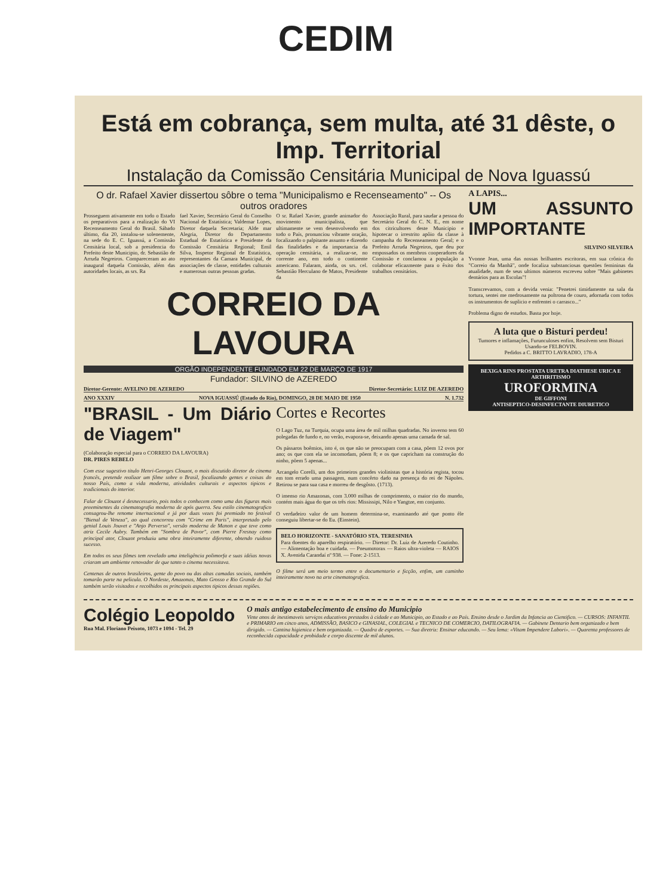CEDIM
Está em cobrança, sem multa, até 31 dêste, o Imp. Territorial
Instalação da Comissão Censitária Municipal de Nova Iguassú
O dr. Rafael Xavier dissertou sôbre o tema "Municipalismo e Recenseamento" -- Os outros oradores
Prosseguem ativamente em todo o Estado os preparativos para a realização do VI Recenseamento Geral do Brasil. Sábado último, dia 20, instalou-se solenemente, na sede do E. C. Iguassú, a Comissão Censitária local, sob a presidencia do Prefeito deste Municipio, dr. Sebastião de Arruda Negreiros. Compareceram ao ato inaugural daquela Comissão, além das autoridades locais, as srs. Ra
fael Xavier, Secretário Geral do Conselho Nacional de Estatística; Valdemar Lopes, Diretor daquela Secretaria; Alde mar Alegria, Diretor do Departamento Estadual de Estatística e Presidente da Comissão Censitária Regional; Emil Silva, Inspetor Regional de Estatística, representantes da Camara Municipal, de associações de classe, entidades culturais e numerosas outras pessoas gradas.
O sr. Rafael Xavier, grande animador do movimento municipalista, que ultimamente se vem desenvolvendo em todo o País, pronunciou vibrante oração, focalizando o palpitante assunto e dizendo das finalidades e da importancia da operação censitária, a realizar-se, no corrente ano, em todo o continente americano. Falaram, ainda, os srs. cel. Sebastião Herculano de Matos, Presidente da
Associação Rural, para saudar a pessoa do Secretário Geral do C. N. E., em nome dos citricultores deste Municipio e hipotecar o irrestrito apôio da classe à campanha do Recenseamento Geral; e o Prefeito Arruda Negreiros, que deu por empossados os membros cooperadores da Comissão e conclamou a população a colaborar eficazmente para o êxito dos trabalhos censitários.
CORREIO DA LAVOURA
ORGÃO INDEPENDENTE FUNDADO EM 22 DE MARÇO DE 1917
Fundador: SILVINO de AZEREDO
Diretor-Gerente: AVELINO DE AZEREDO Diretor-Secretário: LUIZ DE AZEREDO
ANO XXXIV NOVA IGUASSÚ (Estado do Rio), DOMINGO, 28 DE MAIO DE 1950 N. 1.732
"BRASIL - Um Diário de Viagem"
(Colaboração especial para o CORREIO DA LAVOURA)
DR. PIRES REBELO
Com esse sugestivo titulo Henri-Georges Clouzot, o mais discutido diretor de cinema francês, pretende realizar um filme sobre o Brasil, focalizando gentes e coisas do nosso País, como a vida moderna, atividades culturais e aspectos tipicos e tradicionais do interior.
Falar de Clouzot é desnecessario, pois todos o conhecem como uma das figuras mais preeminentes da cinematografia moderna de após guerra. Seu estilo cinematografico consagrou-lhe renome internacional e já por duas vezes foi premiado no festival "Bienal de Veneza", ao qual concorreu com "Crime em Paris", interpretado pelo genial Louis Jouvet e "Anjo Perverso", versão moderna de Manon e que teve como atriz Cecile Aubry. Também em "Sombra de Pavor", com Pierre Fresnay como principal ator, Clouzot produziu uma obra inteiramente diferente, obtendo ruidoso sucesso.
Em todos os seus filmes tem revelado uma inteligência polimorfa e suas idéias novas criaram um ambiente renovador de que tanto o cinema necessitava.
Centenas de outros brasileiros, gente do povo ou das altas camadas sociais, também tomarão parte na pelicula. O Nordeste, Amazonas, Mato Grosso e Rio Grande do Sul também serão visitados e recolhidos os principais aspectos tipicos dessas regiões.
Cortes e Recortes
O Lago Tuz, na Turquia, ocupa uma área de mil milhas quadradas. No inverno tem 60 polegadas de fundo e, no verão, evapora-se, deixando apenas uma camada de sal.
Os pássaros boêmios, isto é, os que não se preocupam com a casa, põem 12 ovos por ano; os que com ela se incomodam, põem 8; e os que capricham na construção do ninho, põem 5 apenas...
Arcangelo Corelli, um dos primeiros grandes violinistas que a história regista, tocou em tom errado uma passagem, num concêrto dado na presença do rei de Nápoles. Retirou se para sua casa e morreu de desgôsto. (1713).
O imenso rio Amazonas, com 3.000 milhas de comprimento, o maior rio do mundo, contém mais água do que os três rios: Mississipi, Nilo e Yangtze, em conjunto.
O verdadeiro valor de um homem determina-se, examinando até que ponto êle conseguiu libertar-se do Eu. (Einstein).
BELO HORIZONTE - SANATÓRIO STA. TERESINHA
Para doentes do aparelho respiratório. — Diretor: Dr. Luiz de Azeredo Coutinho. — Alimentação boa e cuidada. — Pneumotorax — Raios ultra-violeta — RAIOS X. Avenida Carandaí nº 938. — Fone: 2-1513.
O filme será um meio termo entre o documentario e ficção, enfim, um caminho inteiramente novo na arte cinematografica.
A LAPIS...
UM ASSUNTO IMPORTANTE
SILVINO SILVEIRA
Yvonne Jean, uma das nossas brilhantes escritoras, em sua crônica do "Correio da Manhã", onde focaliza substanciosas questões femininas da atualidade, num de seus ultimos números escreveu sobre "Mais gabinetes dentários para as Escolas"!
Transcrevamos, com a devida venia: "Penetrei timidamente na sala da tortura, sentei me medrosamente na poltrona de couro, adornada com todos os instrumentos de suplicio e enfrentei o carrasco..."
Problema digno de estudos. Basta por hoje.
A luta que o Bisturi perdeu!
Tumores e inflamações, Furunculoses enfim, Resolvem sem Bisturi Usando-se FELBOVIN.
Pedidos a C. BRITTO LAVRADIO, 178-A
BEXIGA RINS PROSTATA URETRA DIATHESE URICA E ARTHRITISMO
UROFORMINA
DE GIFFONI
ANTISEPTICO-DESINFECTANTE DIURETICO
Colégio Leopoldo
Rua Mal. Floriano Peixoto, 1073 e 1094 - Tel. 29
O mais antigo estabelecimento de ensino do Municipio
Vinte anos de inestimaveis serviços educativos prestados à cidade e ao Municipio, ao Estado e ao País. Ensino desde o Jardim da Infancia ao Cientifico. — CURSOS: INFANTIL e PRIMARIO em cinco anos, ADMISSÃO, BASICO e GINASIAL, COLEGIAL e TECNICO DE COMERCIO, DATILOGRAFIA. — Gabinete Dentario bem organizado e bem dirigido. — Cantina higienica e bem organizada. — Quadra de esportes. — Sua diretriz: Ensinar educando. — Seu lema: «Vitam Impendere Labori». — Quarenta professores de reconhecida capacidade e probidade e corpo discente de mil alunos.